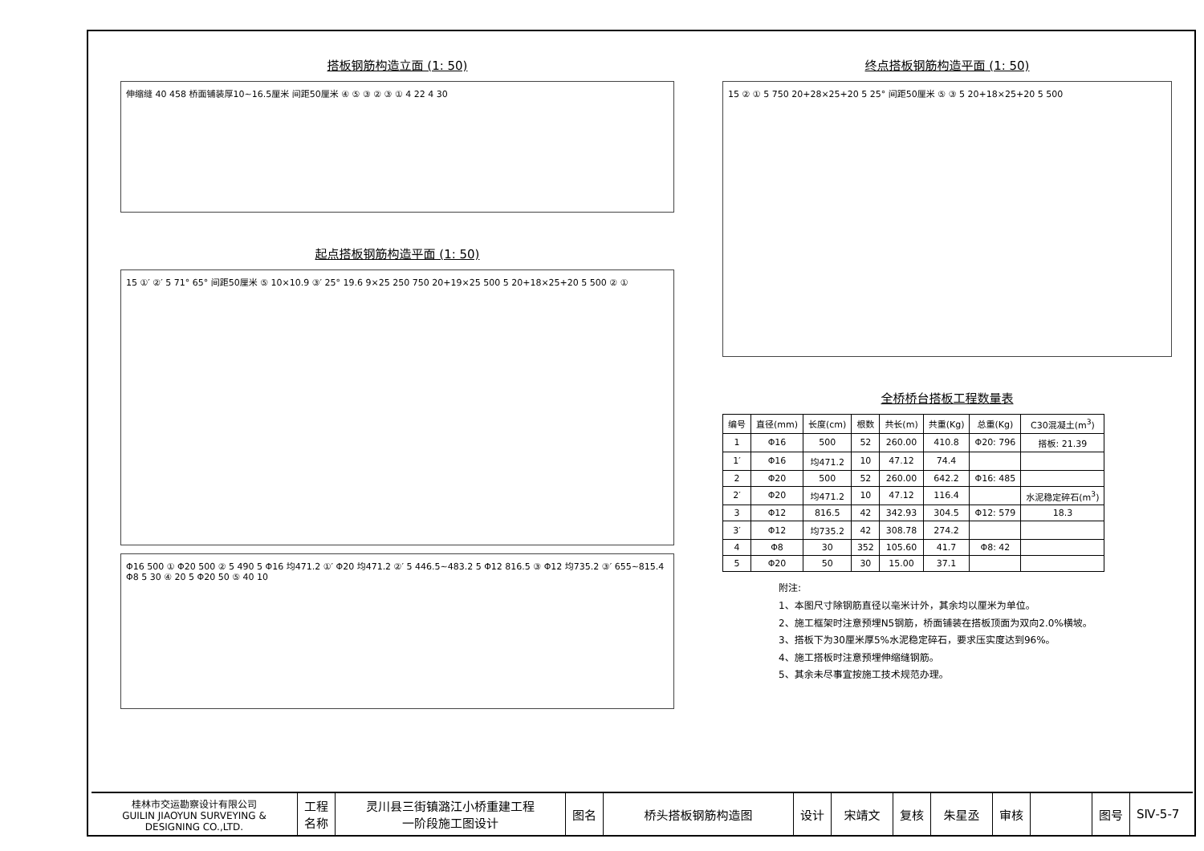搭板钢筋构造立面 (1: 50)
伸缩缝 40 458 桥面铺装厚10~16.5厘米 间距50厘米 ④ ⑤ ③ ② ③ ① 4 22 4 30
起点搭板钢筋构造平面 (1: 50)
15 ①′ ②′ 5 71° 65° 间距50厘米 ⑤ 10×10.9 ③′ 25° 19.6 9×25 250 750 20+19×25 500 5 20+18×25+20 5 500 ② ①
Φ16 500 ① Φ20 500 ② 5 490 5 Φ16 均471.2 ①′ Φ20 均471.2 ②′ 5 446.5~483.2 5 Φ12 816.5 ③ Φ12 均735.2 ③′ 655~815.4 Φ8 5 30 ④ 20 5 Φ20 50 ⑤ 40 10
终点搭板钢筋构造平面 (1: 50)
15 ② ① 5 750 20+28×25+20 5 25° 间距50厘米 ⑤ ③ 5 20+18×25+20 5 500
全桥桥台搭板工程数量表
| 编号 | 直径(mm) | 长度(cm) | 根数 | 共长(m) | 共重(Kg) | 总重(Kg) | C30混凝土(m<sup>3</sup>) |
| --- | --- | --- | --- | --- | --- | --- | --- |
| 1 | Φ16 | 500 | 52 | 260.00 | 410.8 | Φ20: 796 | 搭板: 21.39 |
| 1′ | Φ16 | 均471.2 | 10 | 47.12 | 74.4 | | |
| 2 | Φ20 | 500 | 52 | 260.00 | 642.2 | Φ16: 485 | |
| 2′ | Φ20 | 均471.2 | 10 | 47.12 | 116.4 | | 水泥稳定碎石(m<sup>3</sup>) |
| 3 | Φ12 | 816.5 | 42 | 342.93 | 304.5 | Φ12: 579 | 18.3 |
| 3′ | Φ12 | 均735.2 | 42 | 308.78 | 274.2 | | |
| 4 | Φ8 | 30 | 352 | 105.60 | 41.7 | Φ8: 42 | |
| 5 | Φ20 | 50 | 30 | 15.00 | 37.1 | | |
附注:
1、本图尺寸除钢筋直径以毫米计外，其余均以厘米为单位。
2、施工框架时注意预埋N5钢筋，桥面铺装在搭板顶面为双向2.0%横坡。
3、搭板下为30厘米厚5%水泥稳定碎石，要求压实度达到96%。
4、施工搭板时注意预埋伸缩缝钢筋。
5、其余未尽事宜按施工技术规范办理。
桂林市交运勘察设计有限公司
GUILIN JIAOYUN SURVEYING & DESIGNING CO.,LTD.
工程
名称
灵川县三街镇潞江小桥重建工程
一阶段施工图设计
图名 桥头搭板钢筋构造图 设计 宋靖文 复核 朱星丞 审核 图号 SⅣ-5-7